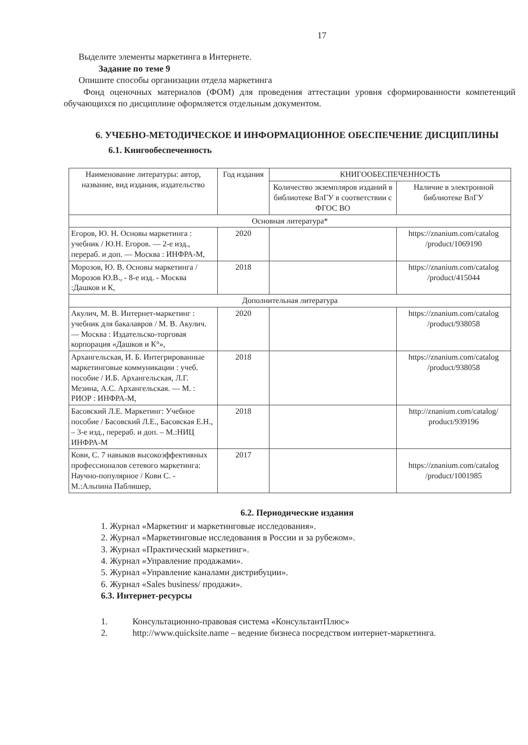17
Выделите элементы маркетинга в Интернете.
Задание по теме 9
Опишите способы организации отдела маркетинга
Фонд оценочных материалов (ФОМ) для проведения аттестации уровня сформированности компетенций обучающихся по дисциплине оформляется отдельным документом.
6. УЧЕБНО-МЕТОДИЧЕСКОЕ И ИНФОРМАЦИОННОЕ ОБЕСПЕЧЕНИЕ ДИСЦИПЛИНЫ
6.1. Книгообеспеченность
| Наименование литературы: автор, название, вид издания, издательство | Год издания | КНИГООБЕСПЕЧЕННОСТЬ | |
| --- | --- | --- | --- |
| | | Количество экземпляров изданий в библиотеке ВлГУ в соответствии с ФГОС ВО | Наличие в электронной библиотеке ВлГУ |
| Основная литература* | | | |
| Егоров, Ю. Н. Основы маркетинга : учебник / Ю.Н. Егоров. — 2-е изд., перераб. и доп. — Москва : ИНФРА-М, | 2020 | | https://znanium.com/catalog /product/1069190 |
| Морозов, Ю. В. Основы маркетинга / Морозов Ю.В., - 8-е изд. - Москва :Дашков и К, | 2018 | | https://znanium.com/catalog /product/415044 |
| Дополнительная литература | | | |
| Акулич, М. В. Интернет-маркетинг : учебник для бакалавров / М. В. Акулич. — Москва : Издательско-торговая корпорация «Дашков и К°», | 2020 | | https://znanium.com/catalog /product/938058 |
| Архангельская, И. Б. Интегрированные маркетинговые коммуникации : учеб. пособие / И.Б. Архангельская, Л.Г. Мезина, А.С. Архангельская. — М. : РИОР : ИНФРА-М, | 2018 | | https://znanium.com/catalog /product/938058 |
| Басовский Л.Е. Маркетинг: Учебное пособие / Басовский Л.Е., Басовская Е.Н., – 3-е изд., перераб. и доп. – М.:НИЦ ИНФРА-М | 2018 | | http://znanium.com/catalog/ product/939196 |
| Кови, С. 7 навыков высокоэффективных профессионалов сетевого маркетинга: Научно-популярное / Кови С. - М.:Альпина Паблишер, | 2017 | | https://znanium.com/catalog /product/1001985 |
6.2. Периодические издания
1. Журнал «Маркетинг и маркетинговые исследования».
2. Журнал «Маркетинговые исследования в России и за рубежом».
3. Журнал «Практический маркетинг».
4. Журнал «Управление продажами».
5. Журнал «Управление каналами дистрибуции».
6. Журнал «Sales business/ продажи».
6.3. Интернет-ресурсы
1. Консультационно-правовая система «КонсультантПлюс»
2. http://www.quicksite.name – ведение бизнеса посредством интернет-маркетинга.